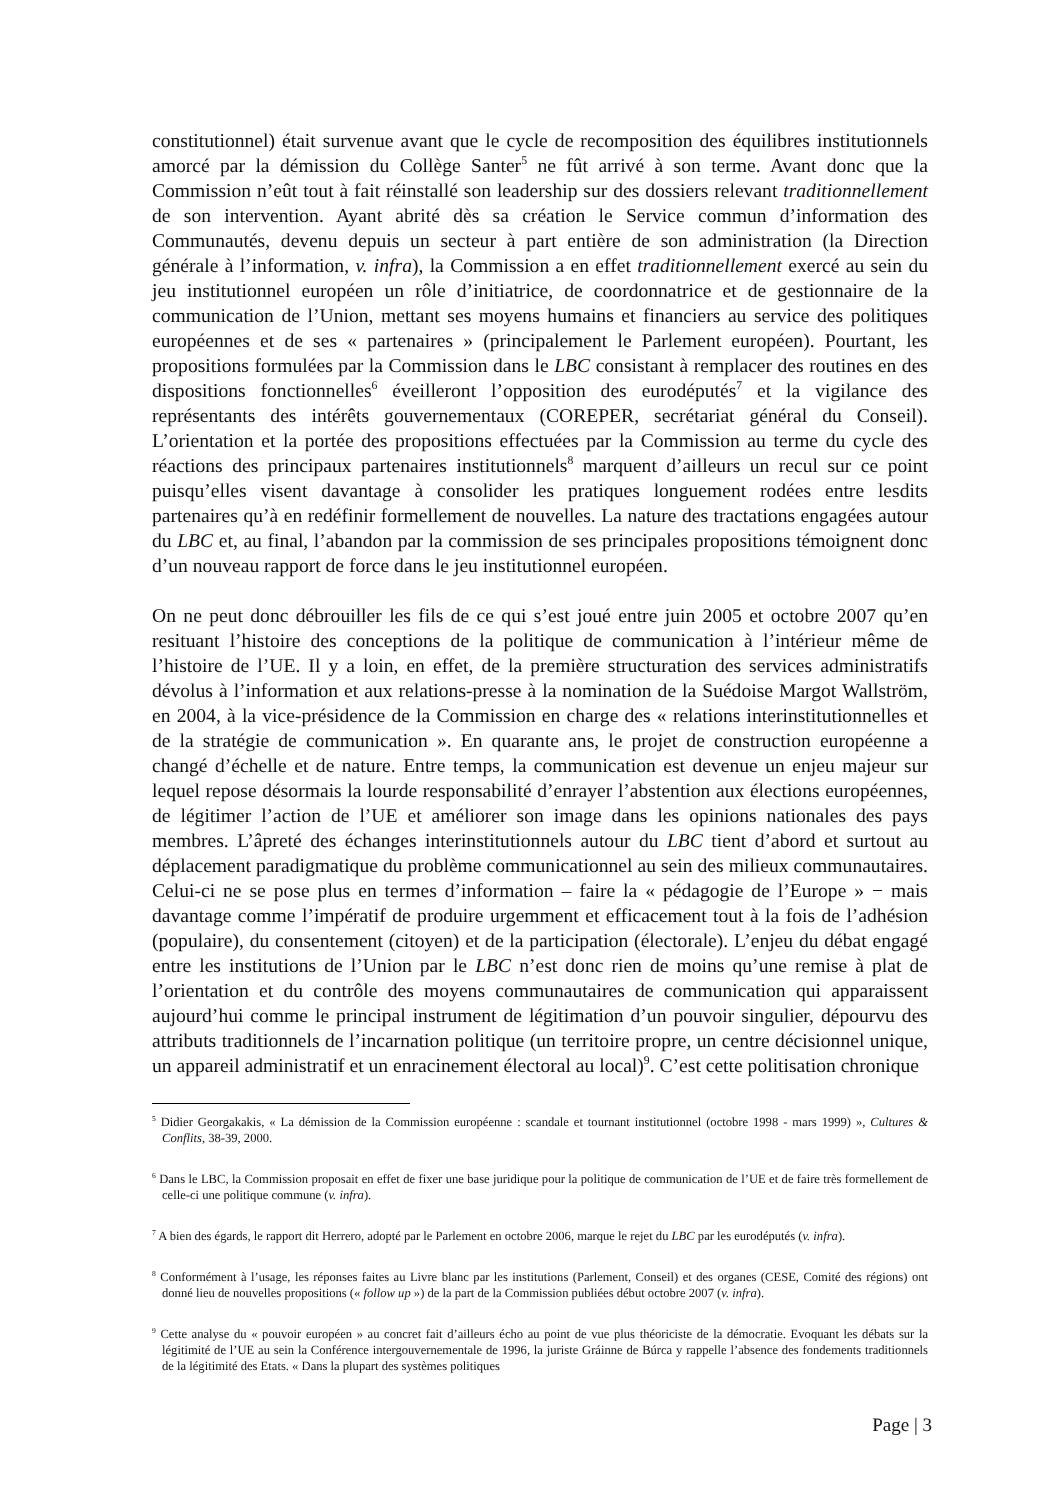constitutionnel) était survenue avant que le cycle de recomposition des équilibres institutionnels amorcé par la démission du Collège Santer<sup>5</sup> ne fût arrivé à son terme. Avant donc que la Commission n’eût tout à fait réinstallé son leadership sur des dossiers relevant traditionnellement de son intervention. Ayant abrité dès sa création le Service commun d’information des Communautés, devenu depuis un secteur à part entière de son administration (la Direction générale à l’information, v. infra), la Commission a en effet traditionnellement exercé au sein du jeu institutionnel européen un rôle d’initiatrice, de coordonnatrice et de gestionnaire de la communication de l’Union, mettant ses moyens humains et financiers au service des politiques européennes et de ses « partenaires » (principalement le Parlement européen). Pourtant, les propositions formulées par la Commission dans le LBC consistant à remplacer des routines en des dispositions fonctionnelles<sup>6</sup> éveilleront l’opposition des eurodéputés<sup>7</sup> et la vigilance des représentants des intérêts gouvernementaux (COREPER, secrétariat général du Conseil). L’orientation et la portée des propositions effectuées par la Commission au terme du cycle des réactions des principaux partenaires institutionnels<sup>8</sup> marquent d’ailleurs un recul sur ce point puisqu’elles visent davantage à consolider les pratiques longuement rodées entre lesdits partenaires qu’à en redéfinir formellement de nouvelles. La nature des tractations engagées autour du LBC et, au final, l’abandon par la commission de ses principales propositions témoignent donc d’un nouveau rapport de force dans le jeu institutionnel européen.
On ne peut donc débrouiller les fils de ce qui s’est joué entre juin 2005 et octobre 2007 qu’en resituant l’histoire des conceptions de la politique de communication à l’intérieur même de l’histoire de l’UE. Il y a loin, en effet, de la première structuration des services administratifs dévolus à l’information et aux relations-presse à la nomination de la Suédoise Margot Wallström, en 2004, à la vice-présidence de la Commission en charge des « relations interinstitutionnelles et de la stratégie de communication ». En quarante ans, le projet de construction européenne a changé d’échelle et de nature. Entre temps, la communication est devenue un enjeu majeur sur lequel repose désormais la lourde responsabilité d’enrayer l’abstention aux élections européennes, de légitimer l’action de l’UE et améliorer son image dans les opinions nationales des pays membres. L’âpreté des échanges interinstitutionnels autour du LBC tient d’abord et surtout au déplacement paradigmatique du problème communicationnel au sein des milieux communautaires. Celui-ci ne se pose plus en termes d’information – faire la « pédagogie de l’Europe » − mais davantage comme l’impératif de produire urgemment et efficacement tout à la fois de l’adhésion (populaire), du consentement (citoyen) et de la participation (électorale). L’enjeu du débat engagé entre les institutions de l’Union par le LBC n’est donc rien de moins qu’une remise à plat de l’orientation et du contrôle des moyens communautaires de communication qui apparaissent aujourd’hui comme le principal instrument de légitimation d’un pouvoir singulier, dépourvu des attributs traditionnels de l’incarnation politique (un territoire propre, un centre décisionnel unique, un appareil administratif et un enracinement électoral au local)<sup>9</sup>. C’est cette politisation chronique
<sup>5</sup> Didier Georgakakis, « La démission de la Commission européenne : scandale et tournant institutionnel (octobre 1998 - mars 1999) », Cultures & Conflits, 38-39, 2000.
<sup>6</sup> Dans le LBC, la Commission proposait en effet de fixer une base juridique pour la politique de communication de l’UE et de faire très formellement de celle-ci une politique commune (v. infra).
<sup>7</sup> A bien des égards, le rapport dit Herrero, adopté par le Parlement en octobre 2006, marque le rejet du LBC par les eurodéputés (v. infra).
<sup>8</sup> Conformément à l’usage, les réponses faites au Livre blanc par les institutions (Parlement, Conseil) et des organes (CESE, Comité des régions) ont donné lieu de nouvelles propositions (« follow up ») de la part de la Commission publiées début octobre 2007 (v. infra).
<sup>9</sup> Cette analyse du « pouvoir européen » au concret fait d’ailleurs écho au point de vue plus théoriciste de la démocratie. Evoquant les débats sur la légitimité de l’UE au sein la Conférence intergouvernementale de 1996, la juriste Gráinne de Búrca y rappelle l’absence des fondements traditionnels de la légitimité des Etats. « Dans la plupart des systèmes politiques
Page | 3